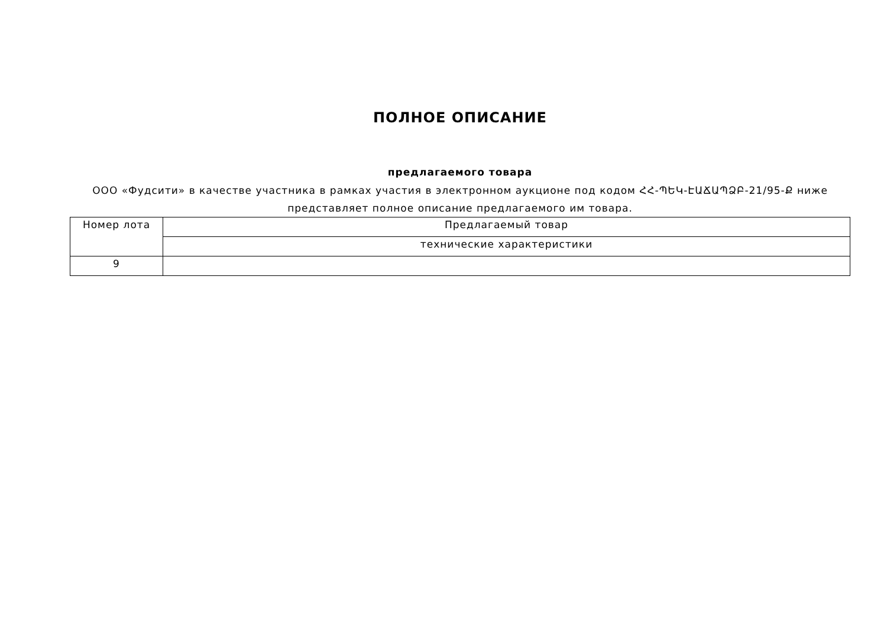ПОЛНОЕ ОПИСАНИЕ
предлагаемого товара
ООО «Фудсити» в качестве участника в рамках участия в электронном аукционе под кодом ՀՀ-ՊԵԿ-ԷԱՃԱՊՁԲ-21/95-Ք ниже представляет полное описание предлагаемого им товара.
| Номер лота | Предлагаемый товар |
| | технические характеристики |
| 9 | |